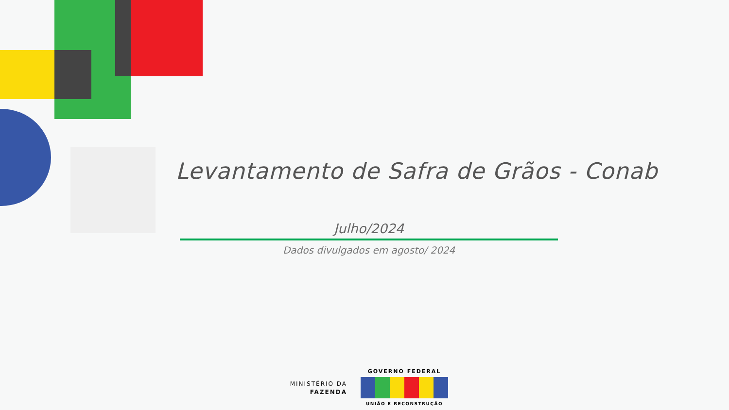Levantamento de Safra de Grãos - Conab
Julho/2024
Dados divulgados em agosto/ 2024
MINISTÉRIO DA
FAZENDA
GOVERNO FEDERAL
UNIÃO E RECONSTRUÇÃO